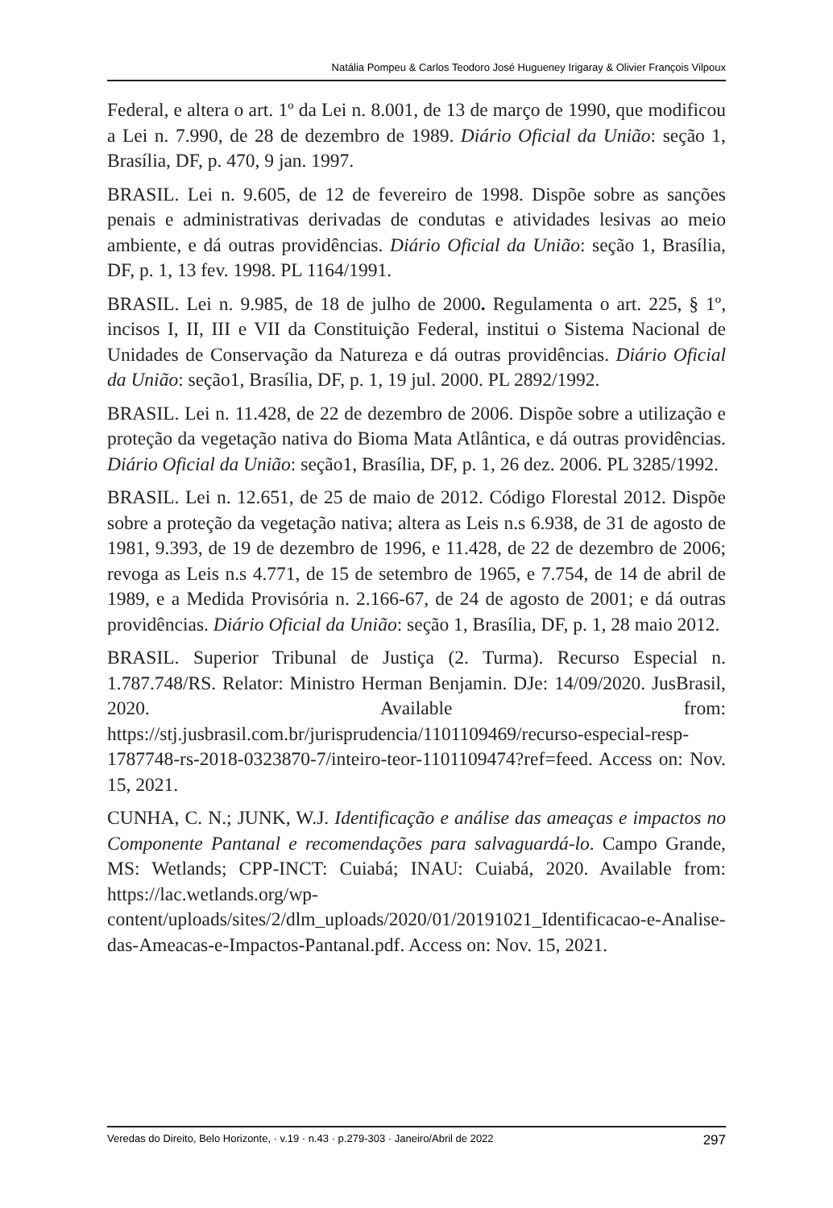Natália Pompeu & Carlos Teodoro José Hugueney Irigaray & Olivier François Vilpoux
Federal, e altera o art. 1º da Lei n. 8.001, de 13 de março de 1990, que modificou a Lei n. 7.990, de 28 de dezembro de 1989. Diário Oficial da União: seção 1, Brasília, DF, p. 470, 9 jan. 1997.
BRASIL. Lei n. 9.605, de 12 de fevereiro de 1998. Dispõe sobre as sanções penais e administrativas derivadas de condutas e atividades lesivas ao meio ambiente, e dá outras providências. Diário Oficial da União: seção 1, Brasília, DF, p. 1, 13 fev. 1998. PL 1164/1991.
BRASIL. Lei n. 9.985, de 18 de julho de 2000. Regulamenta o art. 225, § 1º, incisos I, II, III e VII da Constituição Federal, institui o Sistema Nacional de Unidades de Conservação da Natureza e dá outras providências. Diário Oficial da União: seção1, Brasília, DF, p. 1, 19 jul. 2000. PL 2892/1992.
BRASIL. Lei n. 11.428, de 22 de dezembro de 2006. Dispõe sobre a utilização e proteção da vegetação nativa do Bioma Mata Atlântica, e dá outras providências. Diário Oficial da União: seção1, Brasília, DF, p. 1, 26 dez. 2006. PL 3285/1992.
BRASIL. Lei n. 12.651, de 25 de maio de 2012. Código Florestal 2012. Dispõe sobre a proteção da vegetação nativa; altera as Leis n.s 6.938, de 31 de agosto de 1981, 9.393, de 19 de dezembro de 1996, e 11.428, de 22 de dezembro de 2006; revoga as Leis n.s 4.771, de 15 de setembro de 1965, e 7.754, de 14 de abril de 1989, e a Medida Provisória n. 2.166-67, de 24 de agosto de 2001; e dá outras providências. Diário Oficial da União: seção 1, Brasília, DF, p. 1, 28 maio 2012.
BRASIL. Superior Tribunal de Justiça (2. Turma). Recurso Especial n. 1.787.748/RS. Relator: Ministro Herman Benjamin. DJe: 14/09/2020. JusBrasil, 2020. Available from: https://stj.jusbrasil.com.br/jurisprudencia/1101109469/recurso-especial-resp-1787748-rs-2018-0323870-7/inteiro-teor-1101109474?ref=feed. Access on: Nov. 15, 2021.
CUNHA, C. N.; JUNK, W.J. Identificação e análise das ameaças e impactos no Componente Pantanal e recomendações para salvaguardá-lo. Campo Grande, MS: Wetlands; CPP-INCT: Cuiabá; INAU: Cuiabá, 2020. Available from: https://lac.wetlands.org/wp-content/uploads/sites/2/dlm_uploads/2020/01/20191021_Identificacao-e-Analise-das-Ameacas-e-Impactos-Pantanal.pdf. Access on: Nov. 15, 2021.
Veredas do Direito, Belo Horizonte, · v.19 · n.43 · p.279-303 · Janeiro/Abril de 2022 297